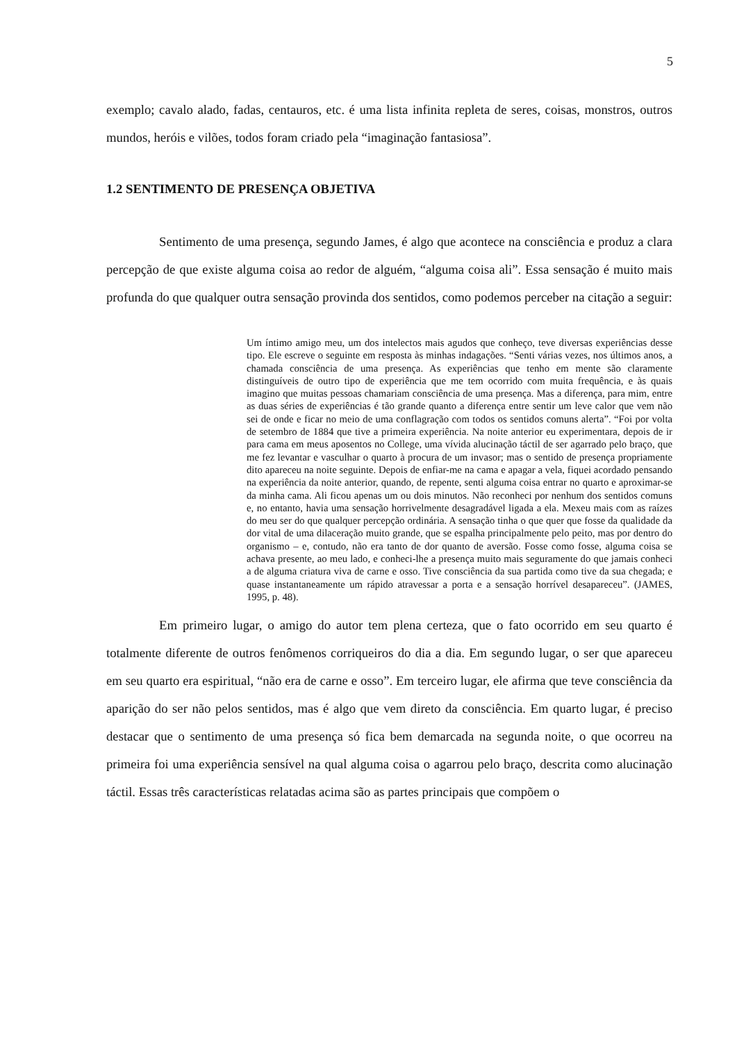5
exemplo; cavalo alado, fadas, centauros, etc. é uma lista infinita repleta de seres, coisas, monstros, outros mundos, heróis e vilões, todos foram criado pela “imaginação fantasiosa”.
1.2 SENTIMENTO DE PRESENÇA OBJETIVA
Sentimento de uma presença, segundo James, é algo que acontece na consciência e produz a clara percepção de que existe alguma coisa ao redor de alguém, “alguma coisa ali”. Essa sensação é muito mais profunda do que qualquer outra sensação provinda dos sentidos, como podemos perceber na citação a seguir:
Um íntimo amigo meu, um dos intelectos mais agudos que conheço, teve diversas experiências desse tipo. Ele escreve o seguinte em resposta às minhas indagações. “Senti várias vezes, nos últimos anos, a chamada consciência de uma presença. As experiências que tenho em mente são claramente distinguíveis de outro tipo de experiência que me tem ocorrido com muita frequência, e às quais imagino que muitas pessoas chamariam consciência de uma presença. Mas a diferença, para mim, entre as duas séries de experiências é tão grande quanto a diferença entre sentir um leve calor que vem não sei de onde e ficar no meio de uma conflagração com todos os sentidos comuns alerta”. “Foi por volta de setembro de 1884 que tive a primeira experiência. Na noite anterior eu experimentara, depois de ir para cama em meus aposentos no College, uma vívida alucinação táctil de ser agarrado pelo braço, que me fez levantar e vasculhar o quarto à procura de um invasor; mas o sentido de presença propriamente dito apareceu na noite seguinte. Depois de enfiar-me na cama e apagar a vela, fiquei acordado pensando na experiência da noite anterior, quando, de repente, senti alguma coisa entrar no quarto e aproximar-se da minha cama. Ali ficou apenas um ou dois minutos. Não reconheci por nenhum dos sentidos comuns e, no entanto, havia uma sensação horrivelmente desagradável ligada a ela. Mexeu mais com as raízes do meu ser do que qualquer percepção ordinária. A sensação tinha o que quer que fosse da qualidade da dor vital de uma dilaceração muito grande, que se espalha principalmente pelo peito, mas por dentro do organismo – e, contudo, não era tanto de dor quanto de aversão. Fosse como fosse, alguma coisa se achava presente, ao meu lado, e conheci-lhe a presença muito mais seguramente do que jamais conheci a de alguma criatura viva de carne e osso. Tive consciência da sua partida como tive da sua chegada; e quase instantaneamente um rápido atravessar a porta e a sensação horrível desapareceu”. (JAMES, 1995, p. 48).
Em primeiro lugar, o amigo do autor tem plena certeza, que o fato ocorrido em seu quarto é totalmente diferente de outros fenômenos corriqueiros do dia a dia. Em segundo lugar, o ser que apareceu em seu quarto era espiritual, “não era de carne e osso”. Em terceiro lugar, ele afirma que teve consciência da aparição do ser não pelos sentidos, mas é algo que vem direto da consciência. Em quarto lugar, é preciso destacar que o sentimento de uma presença só fica bem demarcada na segunda noite, o que ocorreu na primeira foi uma experiência sensível na qual alguma coisa o agarrou pelo braço, descrita como alucinação táctil. Essas três características relatadas acima são as partes principais que compõem o